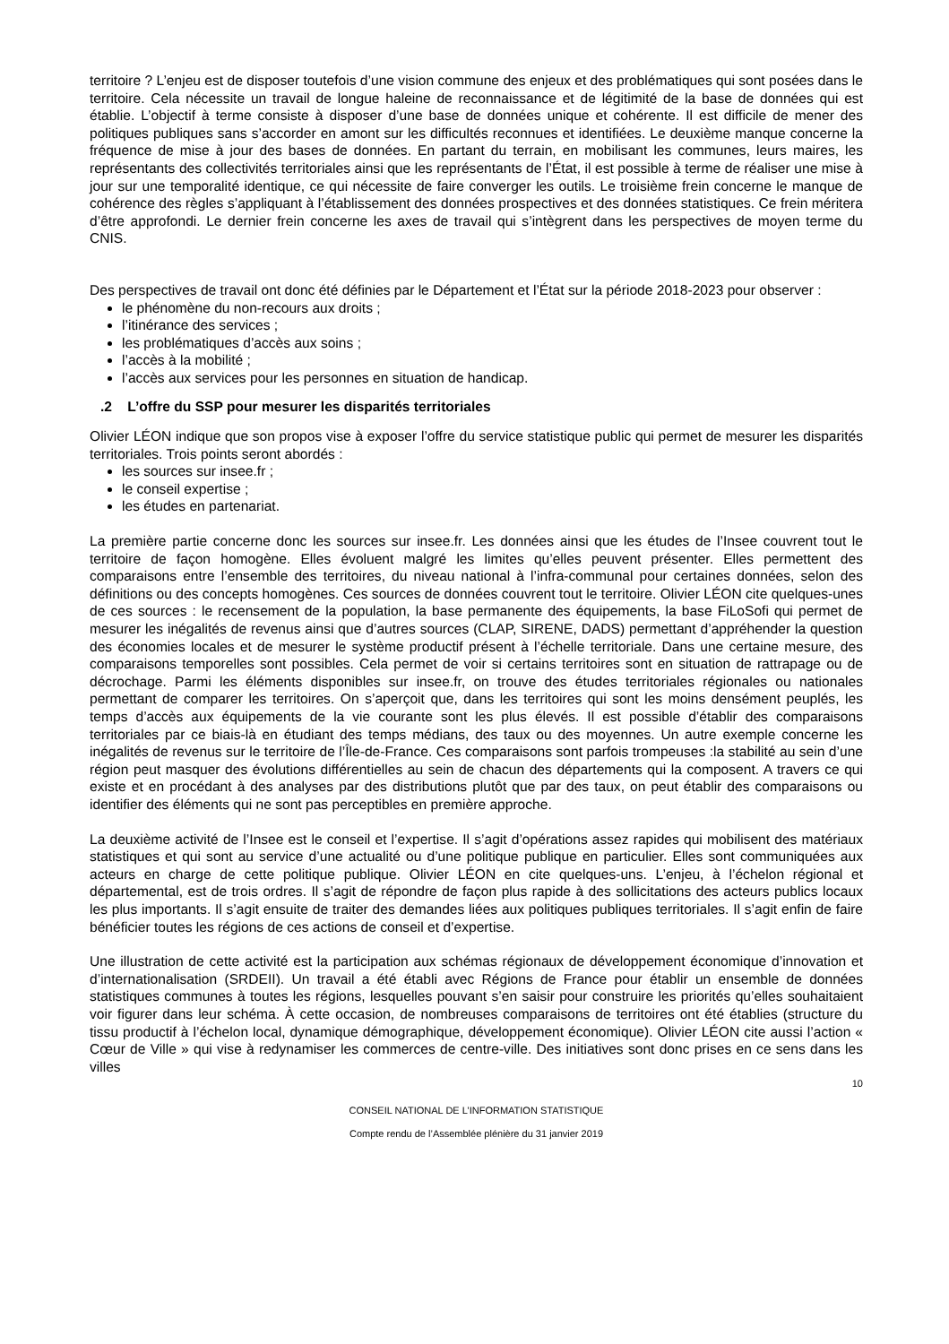territoire ? L’enjeu est de disposer toutefois d’une vision commune des enjeux et des problématiques qui sont posées dans le territoire. Cela nécessite un travail de longue haleine de reconnaissance et de légitimité de la base de données qui est établie. L’objectif à terme consiste à disposer d’une base de données unique et cohérente. Il est difficile de mener des politiques publiques sans s’accorder en amont sur les difficultés reconnues et identifiées. Le deuxième manque concerne la fréquence de mise à jour des bases de données. En partant du terrain, en mobilisant les communes, leurs maires, les représentants des collectivités territoriales ainsi que les représentants de l’État, il est possible à terme de réaliser une mise à jour sur une temporalité identique, ce qui nécessite de faire converger les outils. Le troisième frein concerne le manque de cohérence des règles s’appliquant à l’établissement des données prospectives et des données statistiques. Ce frein méritera d’être approfondi. Le dernier frein concerne les axes de travail qui s’intègrent dans les perspectives de moyen terme du CNIS.
Des perspectives de travail ont donc été définies par le Département et l’État sur la période 2018-2023 pour observer :
le phénomène du non-recours aux droits ;
l’itinérance des services ;
les problématiques d’accès aux soins ;
l’accès à la mobilité ;
l’accès aux services pour les personnes en situation de handicap.
.2 L’offre du SSP pour mesurer les disparités territoriales
Olivier LÉON indique que son propos vise à exposer l’offre du service statistique public qui permet de mesurer les disparités territoriales. Trois points seront abordés :
les sources sur insee.fr ;
le conseil expertise ;
les études en partenariat.
La première partie concerne donc les sources sur insee.fr. Les données ainsi que les études de l’Insee couvrent tout le territoire de façon homogène. Elles évoluent malgré les limites qu’elles peuvent présenter. Elles permettent des comparaisons entre l’ensemble des territoires, du niveau national à l’infra-communal pour certaines données, selon des définitions ou des concepts homogènes. Ces sources de données couvrent tout le territoire. Olivier LÉON cite quelques-unes de ces sources : le recensement de la population, la base permanente des équipements, la base FiLoSofi qui permet de mesurer les inégalités de revenus ainsi que d’autres sources (CLAP, SIRENE, DADS) permettant d’appréhender la question des économies locales et de mesurer le système productif présent à l’échelle territoriale. Dans une certaine mesure, des comparaisons temporelles sont possibles. Cela permet de voir si certains territoires sont en situation de rattrapage ou de décrochage. Parmi les éléments disponibles sur insee.fr, on trouve des études territoriales régionales ou nationales permettant de comparer les territoires. On s’aperçoit que, dans les territoires qui sont les moins densément peuplés, les temps d’accès aux équipements de la vie courante sont les plus élevés. Il est possible d’établir des comparaisons territoriales par ce biais-là en étudiant des temps médians, des taux ou des moyennes. Un autre exemple concerne les inégalités de revenus sur le territoire de l’Île-de-France. Ces comparaisons sont parfois trompeuses :la stabilité au sein d’une région peut masquer des évolutions différentielles au sein de chacun des départements qui la composent. A travers ce qui existe et en procédant à des analyses par des distributions plutôt que par des taux, on peut établir des comparaisons ou identifier des éléments qui ne sont pas perceptibles en première approche.
La deuxième activité de l’Insee est le conseil et l’expertise. Il s’agit d’opérations assez rapides qui mobilisent des matériaux statistiques et qui sont au service d’une actualité ou d’une politique publique en particulier. Elles sont communiquées aux acteurs en charge de cette politique publique. Olivier LÉON en cite quelques-uns. L’enjeu, à l’échelon régional et départemental, est de trois ordres. Il s’agit de répondre de façon plus rapide à des sollicitations des acteurs publics locaux les plus importants. Il s’agit ensuite de traiter des demandes liées aux politiques publiques territoriales. Il s’agit enfin de faire bénéficier toutes les régions de ces actions de conseil et d’expertise.
Une illustration de cette activité est la participation aux schémas régionaux de développement économique d’innovation et d’internationalisation (SRDEII). Un travail a été établi avec Régions de France pour établir un ensemble de données statistiques communes à toutes les régions, lesquelles pouvant s’en saisir pour construire les priorités qu’elles souhaitaient voir figurer dans leur schéma. À cette occasion, de nombreuses comparaisons de territoires ont été établies (structure du tissu productif à l’échelon local, dynamique démographique, développement économique). Olivier LÉON cite aussi l’action « Cœur de Ville » qui vise à redynamiser les commerces de centre-ville. Des initiatives sont donc prises en ce sens dans les villes
10
CONSEIL NATIONAL DE L’INFORMATION STATISTIQUE
Compte rendu de l’Assemblée plénière du 31 janvier 2019